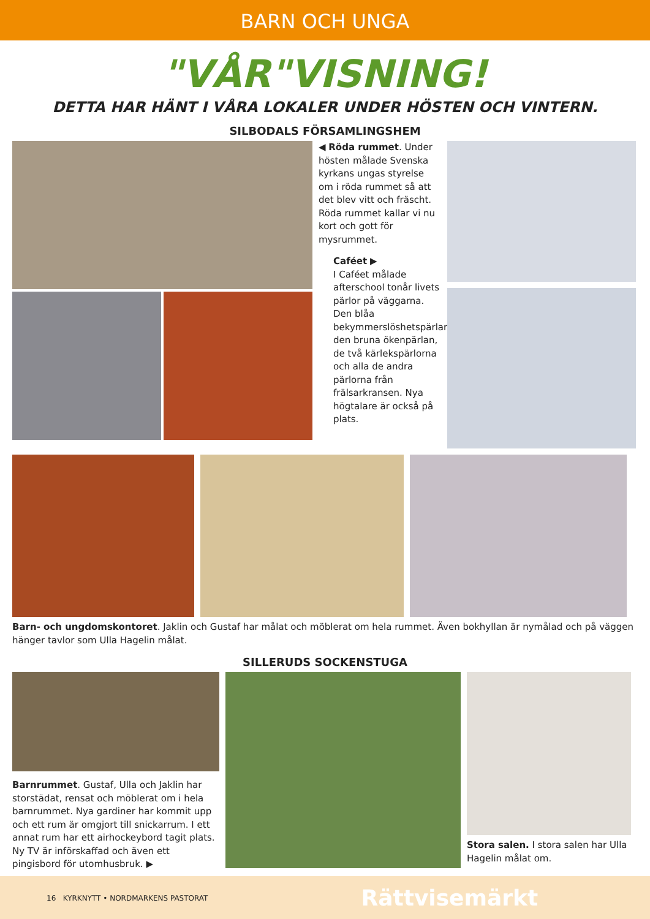BARN OCH UNGA
"VÅR"VISNING!
DETTA HAR HÄNT I VÅRA LOKALER UNDER HÖSTEN OCH VINTERN.
SILBODALS FÖRSAMLINGSHEM
◀ Röda rummet. Under hösten målade Svenska kyrkans ungas styrelse om i röda rummet så att det blev vitt och fräscht. Röda rummet kallar vi nu kort och gott för mysrummet.
Caféet ▶
I Caféet målade afterschool tonår livets pärlor på väggarna. Den blåa bekymmerslöshetspärlan, den bruna ökenpärlan, de två kärlekspärlorna och alla de andra pärlorna från frälsarkransen. Nya högtalare är också på plats.
Barn- och ungdomskontoret. Jaklin och Gustaf har målat och möblerat om hela rummet. Även bokhyllan är nymålad och på väggen hänger tavlor som Ulla Hagelin målat.
SILLERUDS SOCKENSTUGA
Barnrummet. Gustaf, Ulla och Jaklin har storstädat, rensat och möblerat om i hela barnrummet. Nya gardiner har kommit upp och ett rum är omgjort till snickarrum. I ett annat rum har ett airhockeybord tagit plats. Ny TV är införskaffad och även ett pingisbord för utomhusbruk. ▶
Stora salen. I stora salen har Ulla Hagelin målat om.
16 KYRKNYTT • NORDMARKENS PASTORAT Rättvisemärkt